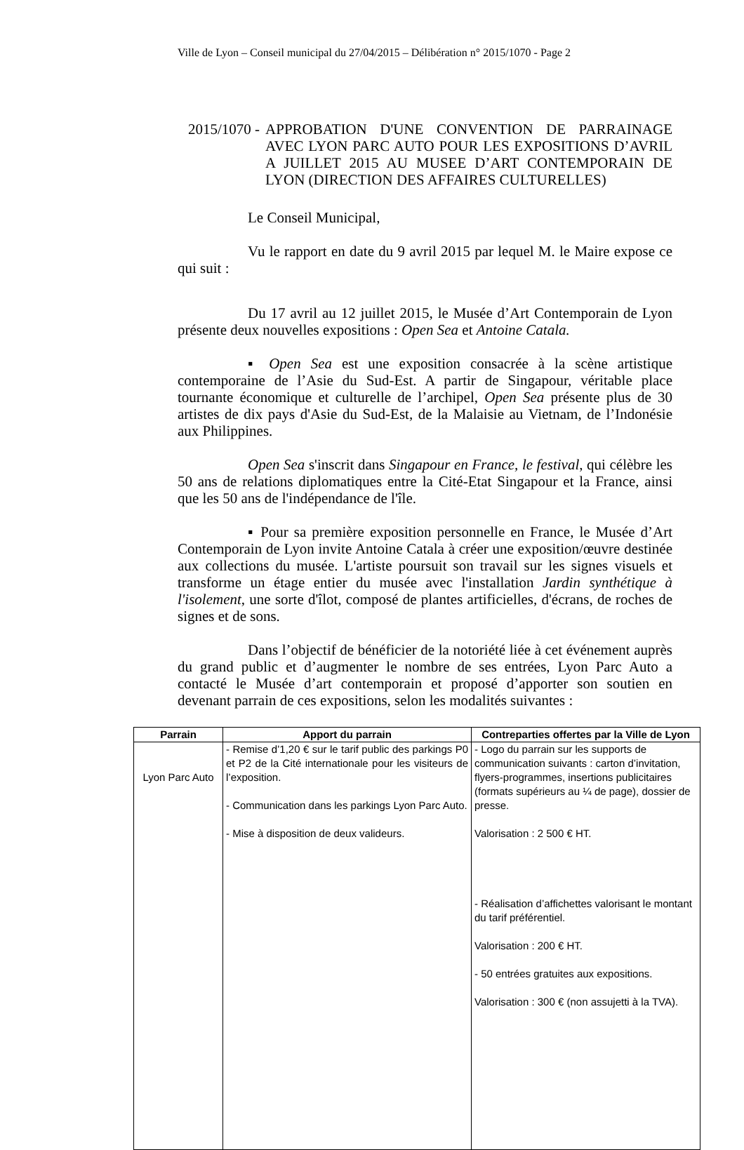Ville de Lyon – Conseil municipal du 27/04/2015 – Délibération n° 2015/1070 - Page 2
2015/1070 - APPROBATION D'UNE CONVENTION DE PARRAINAGE AVEC LYON PARC AUTO POUR LES EXPOSITIONS D’AVRIL A JUILLET 2015 AU MUSEE D’ART CONTEMPORAIN DE LYON (DIRECTION DES AFFAIRES CULTURELLES)
Le Conseil Municipal,
Vu le rapport en date du 9 avril 2015 par lequel M. le Maire expose ce qui suit :
Du 17 avril au 12 juillet 2015, le Musée d’Art Contemporain de Lyon présente deux nouvelles expositions : Open Sea et Antoine Catala.
▪ Open Sea est une exposition consacrée à la scène artistique contemporaine de l’Asie du Sud-Est. A partir de Singapour, véritable place tournante économique et culturelle de l’archipel, Open Sea présente plus de 30 artistes de dix pays d'Asie du Sud-Est, de la Malaisie au Vietnam, de l’Indonésie aux Philippines.
Open Sea s'inscrit dans Singapour en France, le festival, qui célèbre les 50 ans de relations diplomatiques entre la Cité-Etat Singapour et la France, ainsi que les 50 ans de l'indépendance de l'île.
▪ Pour sa première exposition personnelle en France, le Musée d’Art Contemporain de Lyon invite Antoine Catala à créer une exposition/œuvre destinée aux collections du musée. L'artiste poursuit son travail sur les signes visuels et transforme un étage entier du musée avec l'installation Jardin synthétique à l'isolement, une sorte d'îlot, composé de plantes artificielles, d'écrans, de roches de signes et de sons.
Dans l’objectif de bénéficier de la notoriété liée à cet événement auprès du grand public et d’augmenter le nombre de ses entrées, Lyon Parc Auto a contacté le Musée d’art contemporain et proposé d’apporter son soutien en devenant parrain de ces expositions, selon les modalités suivantes :
| Parrain | Apport du parrain | Contreparties offertes par la Ville de Lyon |
| --- | --- | --- |
| Lyon Parc Auto | - Remise d’1,20 € sur le tarif public des parkings P0 et P2 de la Cité internationale pour les visiteurs de l’exposition. - Communication dans les parkings Lyon Parc Auto. - Mise à disposition de deux valideurs. | - Logo du parrain sur les supports de communication suivants : carton d’invitation, flyers-programmes, insertions publicitaires (formats supérieurs au ¼ de page), dossier de presse. Valorisation : 2 500 € HT. - Réalisation d’affichettes valorisant le montant du tarif préférentiel. Valorisation : 200 € HT. - 50 entrées gratuites aux expositions. Valorisation : 300 € (non assujetti à la TVA). |